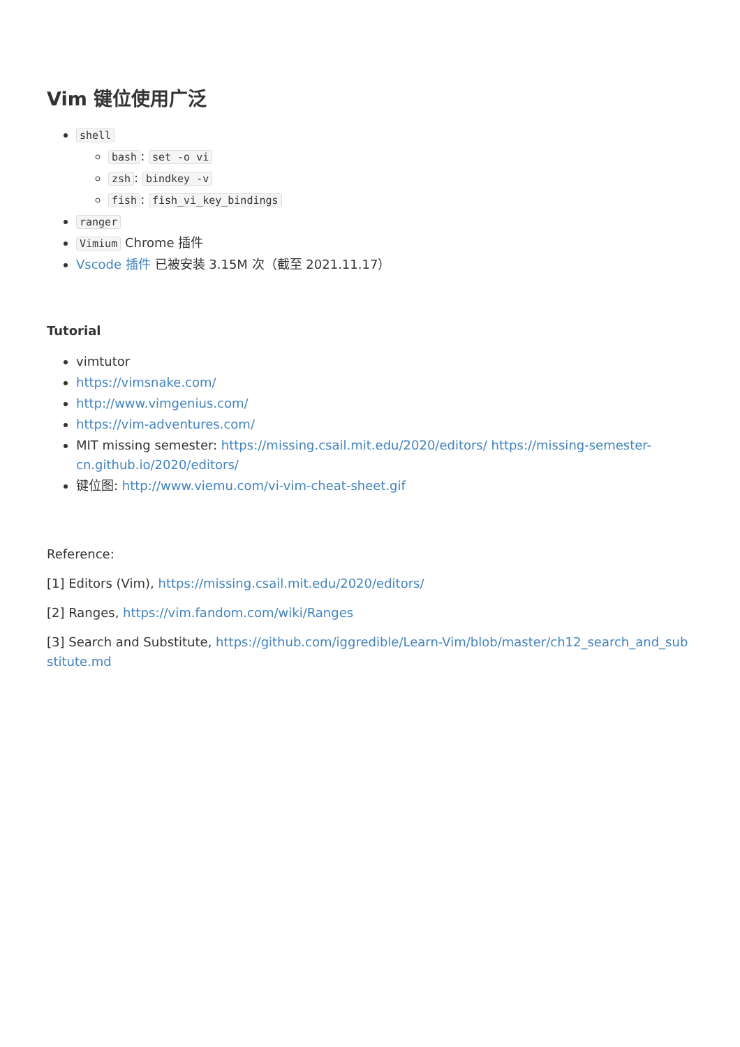Vim 键位使用广泛
shell
bash: set -o vi
zsh: bindkey -v
fish: fish_vi_key_bindings
ranger
Vimium Chrome 插件
Vscode 插件 已被安装 3.15M 次（截至 2021.11.17）
Tutorial
vimtutor
https://vimsnake.com/
http://www.vimgenius.com/
https://vim-adventures.com/
MIT missing semester: https://missing.csail.mit.edu/2020/editors/ https://missing-semester-cn.github.io/2020/editors/
键位图: http://www.viemu.com/vi-vim-cheat-sheet.gif
Reference:
[1] Editors (Vim), https://missing.csail.mit.edu/2020/editors/
[2] Ranges, https://vim.fandom.com/wiki/Ranges
[3] Search and Substitute, https://github.com/iggredible/Learn-Vim/blob/master/ch12_search_and_substitute.md